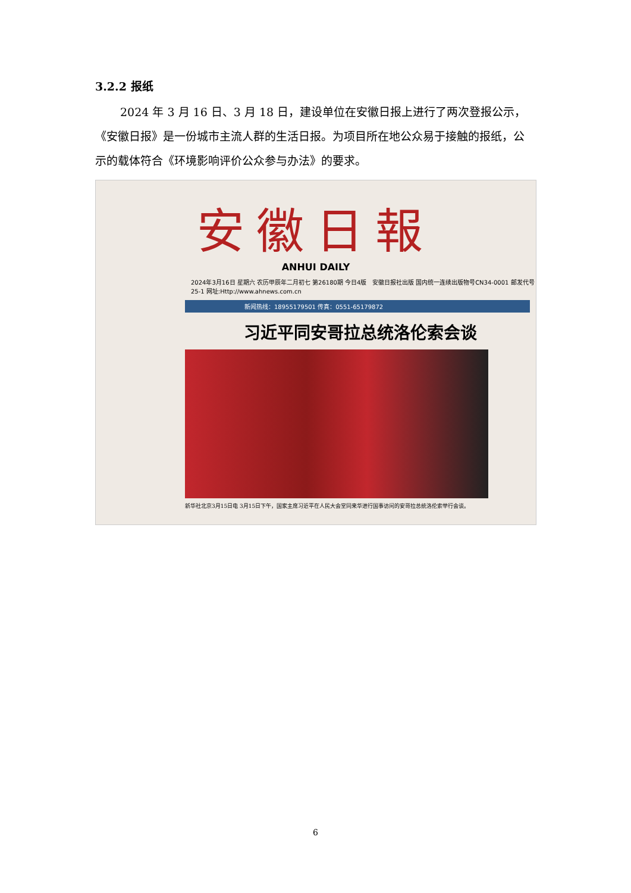3.2.2 报纸
2024 年 3 月 16 日、3 月 18 日，建设单位在安徽日报上进行了两次登报公示，《安徽日报》是一份城市主流人群的生活日报。为项目所在地公众易于接触的报纸，公示的载体符合《环境影响评价公众参与办法》的要求。
安徽日報
ANHUI DAILY
2024年3月16日 星期六 农历甲辰年二月初七 第26180期 今日4版 安徽日报社出版 国内统一连续出版物号CN34-0001 邮发代号25-1 网址:Http://www.ahnews.com.cn
新闻热线：18955179501 传真：0551-65179872
习近平同安哥拉总统洛伦索会谈
新华社北京3月15日电 3月15日下午，国家主席习近平在人民大会堂同来华进行国事访问的安哥拉总统洛伦索举行会谈。
6